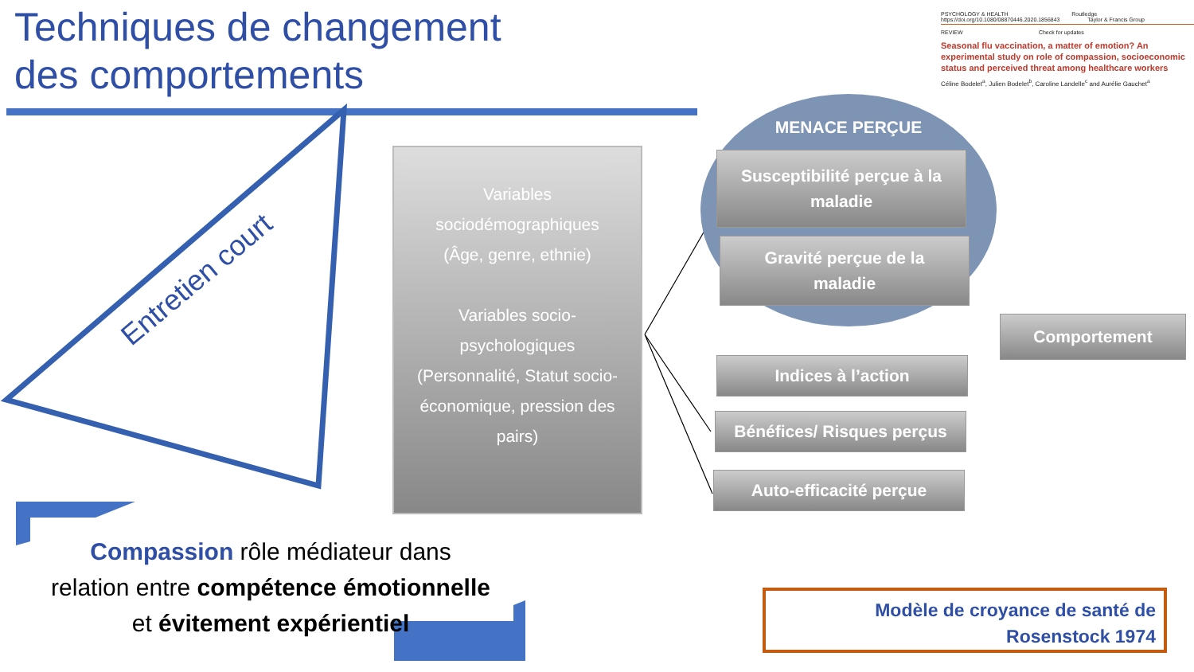Techniques de changement
des comportements
Entretien court
PSYCHOLOGY & HEALTH Routledge
https://doi.org/10.1080/08870446.2020.1856843 Taylor & Francis Group
REVIEW Check for updates
Seasonal flu vaccination, a matter of emotion? An experimental study on role of compassion, socioeconomic status and perceived threat among healthcare workers
Céline Bodelet<sup>a</sup>, Julien Bodelet<sup>b</sup>, Caroline Landelle<sup>c</sup> and Aurélie Gauchet<sup>a</sup>
Variables
sociodémographiques
(Âge, genre, ethnie)
Variables socio-
psychologiques
(Personnalité, Statut socio-
économique, pression des
pairs)
MENACE PERÇUE
Susceptibilité perçue à la
maladie
Gravité perçue de la
maladie
Comportement
Indices à l’action
Bénéfices/ Risques perçus
Auto-efficacité perçue
Compassion rôle médiateur dans relation entre compétence émotionnelle et évitement expérientiel
Modèle de croyance de santé de
Rosenstock 1974